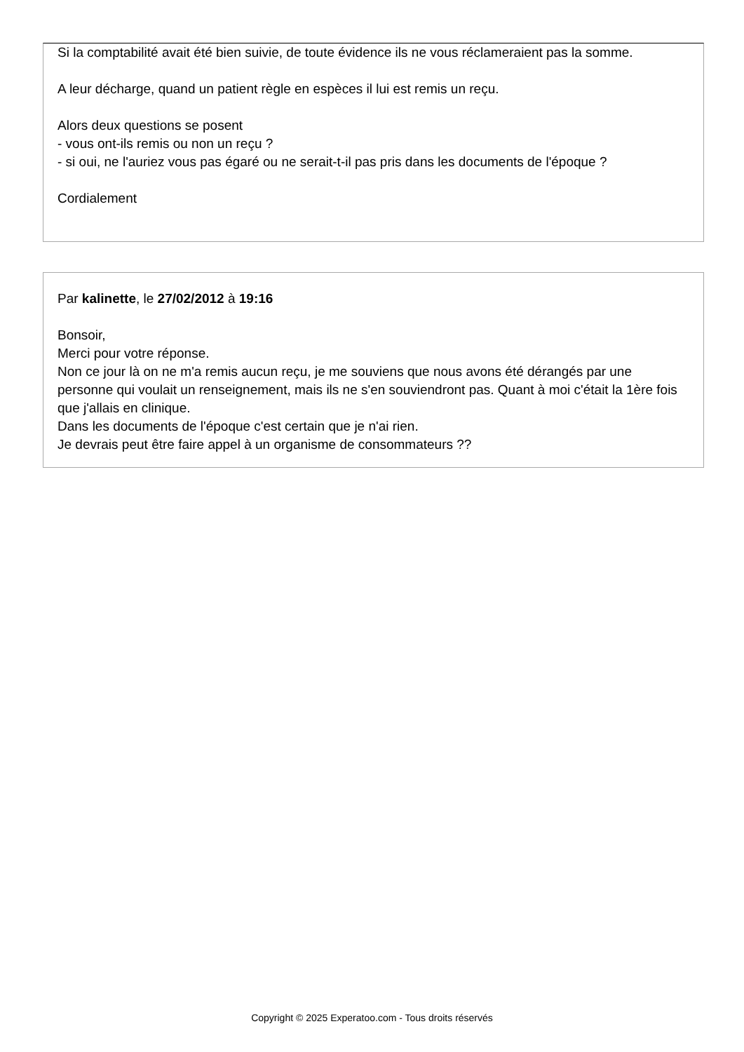Si la comptabilité avait été bien suivie, de toute évidence ils ne vous réclameraient pas la somme.
A leur décharge, quand un patient règle en espèces il lui est remis un reçu.
Alors deux questions se posent
- vous ont-ils remis ou non un reçu ?
- si oui, ne l'auriez vous pas égaré ou ne serait-t-il pas pris dans les documents de l'époque ?
Cordialement
Par kalinette, le 27/02/2012 à 19:16
Bonsoir,
Merci pour votre réponse.
Non ce jour là on ne m'a remis aucun reçu, je me souviens que nous avons été dérangés par une personne qui voulait un renseignement, mais ils ne s'en souviendront pas. Quant à moi c'était la 1ère fois que j'allais en clinique.
Dans les documents de l'époque c'est certain que je n'ai rien.
Je devrais peut être faire appel à un organisme de consommateurs ??
Copyright © 2025 Experatoo.com - Tous droits réservés